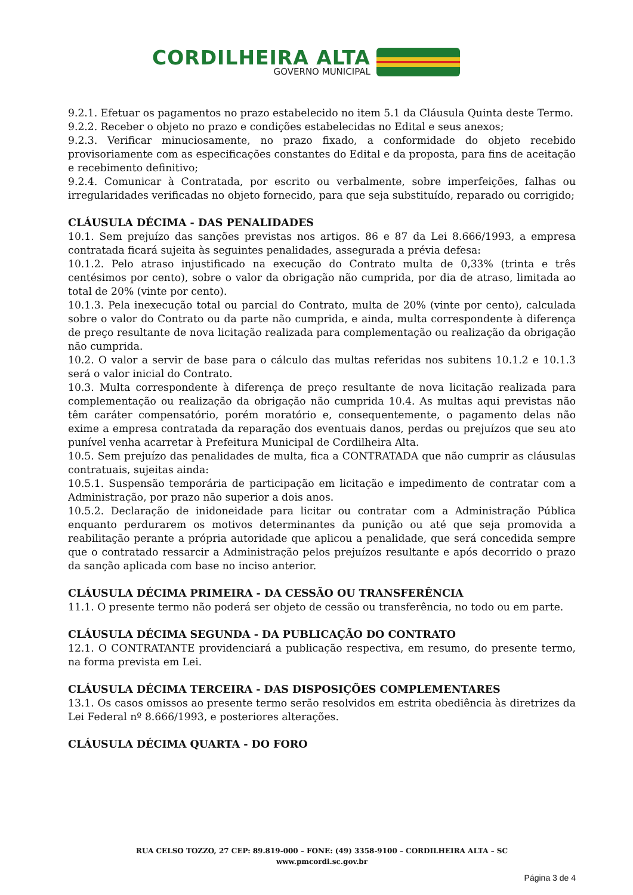CORDILHEIRA ALTA
GOVERNO MUNICIPAL
9.2.1. Efetuar os pagamentos no prazo estabelecido no item 5.1 da Cláusula Quinta deste Termo.
9.2.2. Receber o objeto no prazo e condições estabelecidas no Edital e seus anexos;
9.2.3. Verificar minuciosamente, no prazo fixado, a conformidade do objeto recebido provisoriamente com as especificações constantes do Edital e da proposta, para fins de aceitação e recebimento definitivo;
9.2.4. Comunicar à Contratada, por escrito ou verbalmente, sobre imperfeições, falhas ou irregularidades verificadas no objeto fornecido, para que seja substituído, reparado ou corrigido;
CLÁUSULA DÉCIMA - DAS PENALIDADES
10.1. Sem prejuízo das sanções previstas nos artigos. 86 e 87 da Lei 8.666/1993, a empresa contratada ficará sujeita às seguintes penalidades, assegurada a prévia defesa:
10.1.2. Pelo atraso injustificado na execução do Contrato multa de 0,33% (trinta e três centésimos por cento), sobre o valor da obrigação não cumprida, por dia de atraso, limitada ao total de 20% (vinte por cento).
10.1.3. Pela inexecução total ou parcial do Contrato, multa de 20% (vinte por cento), calculada sobre o valor do Contrato ou da parte não cumprida, e ainda, multa correspondente à diferença de preço resultante de nova licitação realizada para complementação ou realização da obrigação não cumprida.
10.2. O valor a servir de base para o cálculo das multas referidas nos subitens 10.1.2 e 10.1.3 será o valor inicial do Contrato.
10.3. Multa correspondente à diferença de preço resultante de nova licitação realizada para complementação ou realização da obrigação não cumprida 10.4. As multas aqui previstas não têm caráter compensatório, porém moratório e, consequentemente, o pagamento delas não exime a empresa contratada da reparação dos eventuais danos, perdas ou prejuízos que seu ato punível venha acarretar à Prefeitura Municipal de Cordilheira Alta.
10.5. Sem prejuízo das penalidades de multa, fica a CONTRATADA que não cumprir as cláusulas contratuais, sujeitas ainda:
10.5.1. Suspensão temporária de participação em licitação e impedimento de contratar com a Administração, por prazo não superior a dois anos.
10.5.2. Declaração de inidoneidade para licitar ou contratar com a Administração Pública enquanto perdurarem os motivos determinantes da punição ou até que seja promovida a reabilitação perante a própria autoridade que aplicou a penalidade, que será concedida sempre que o contratado ressarcir a Administração pelos prejuízos resultante e após decorrido o prazo da sanção aplicada com base no inciso anterior.
CLÁUSULA DÉCIMA PRIMEIRA - DA CESSÃO OU TRANSFERÊNCIA
11.1. O presente termo não poderá ser objeto de cessão ou transferência, no todo ou em parte.
CLÁUSULA DÉCIMA SEGUNDA - DA PUBLICAÇÃO DO CONTRATO
12.1. O CONTRATANTE providenciará a publicação respectiva, em resumo, do presente termo, na forma prevista em Lei.
CLÁUSULA DÉCIMA TERCEIRA - DAS DISPOSIÇÕES COMPLEMENTARES
13.1. Os casos omissos ao presente termo serão resolvidos em estrita obediência às diretrizes da Lei Federal nº 8.666/1993, e posteriores alterações.
CLÁUSULA DÉCIMA QUARTA - DO FORO
RUA CELSO TOZZO, 27 CEP: 89.819-000 – FONE: (49) 3358-9100 – CORDILHEIRA ALTA – SC
www.pmcordi.sc.gov.br
Página 3 de 4